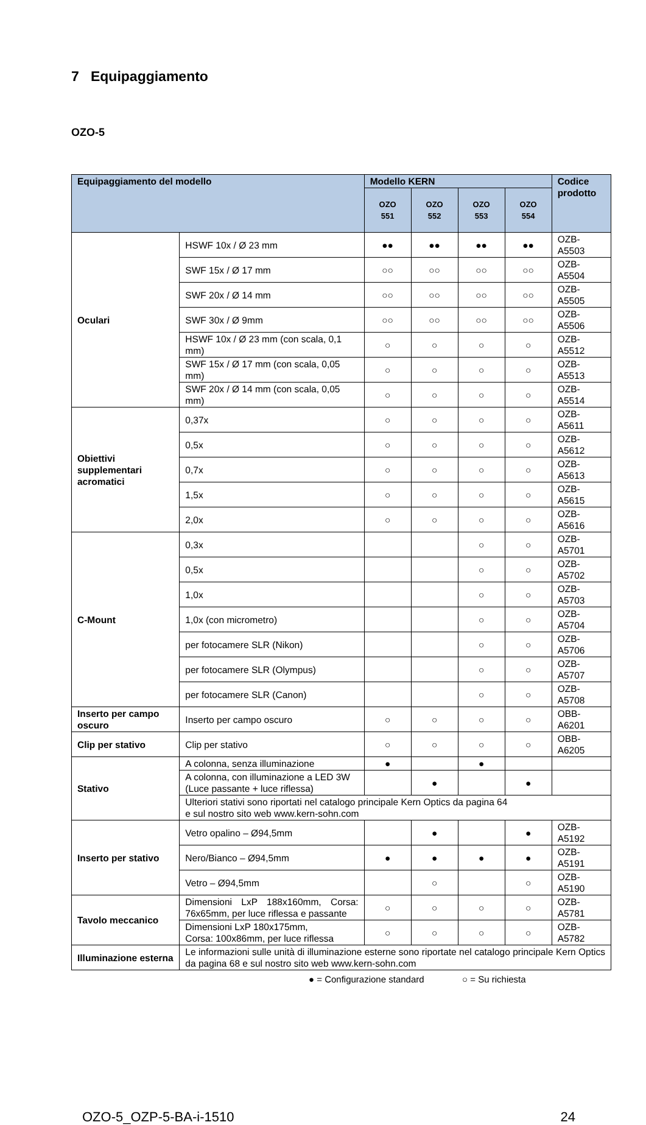7 Equipaggiamento
OZO-5
| Equipaggiamento del modello | | Modello KERN | | | | Codice prodotto |
| --- | --- | --- | --- | --- | --- | --- |
| | | OZO 551 | OZO 552 | OZO 553 | OZO 554 | |
| Oculari | HSWF 10x / Ø 23 mm | ●● | ●● | ●● | ●● | OZB-A5503 |
| | SWF 15x / Ø 17 mm | ○○ | ○○ | ○○ | ○○ | OZB-A5504 |
| | SWF 20x / Ø 14 mm | ○○ | ○○ | ○○ | ○○ | OZB-A5505 |
| | SWF 30x / Ø 9mm | ○○ | ○○ | ○○ | ○○ | OZB-A5506 |
| | HSWF 10x / Ø 23 mm (con scala, 0,1 mm) | ○ | ○ | ○ | ○ | OZB-A5512 |
| | SWF 15x / Ø 17 mm (con scala, 0,05 mm) | ○ | ○ | ○ | ○ | OZB-A5513 |
| | SWF 20x / Ø 14 mm (con scala, 0,05 mm) | ○ | ○ | ○ | ○ | OZB-A5514 |
| Obiettivi supplementari acromatici | 0,37x | ○ | ○ | ○ | ○ | OZB-A5611 |
| | 0,5x | ○ | ○ | ○ | ○ | OZB-A5612 |
| | 0,7x | ○ | ○ | ○ | ○ | OZB-A5613 |
| | 1,5x | ○ | ○ | ○ | ○ | OZB-A5615 |
| | 2,0x | ○ | ○ | ○ | ○ | OZB-A5616 |
| C-Mount | 0,3x | | | ○ | ○ | OZB-A5701 |
| | 0,5x | | | ○ | ○ | OZB-A5702 |
| | 1,0x | | | ○ | ○ | OZB-A5703 |
| | 1,0x (con micrometro) | | | ○ | ○ | OZB-A5704 |
| | per fotocamere SLR (Nikon) | | | ○ | ○ | OZB-A5706 |
| | per fotocamere SLR (Olympus) | | | ○ | ○ | OZB-A5707 |
| | per fotocamere SLR (Canon) | | | ○ | ○ | OZB-A5708 |
| Inserto per campo oscuro | Inserto per campo oscuro | ○ | ○ | ○ | ○ | OBB-A6201 |
| Clip per stativo | Clip per stativo | ○ | ○ | ○ | ○ | OBB-A6205 |
| Stativo | A colonna, senza illuminazione | ● | | ● | | |
| | A colonna, con illuminazione a LED 3W (Luce passante + luce riflessa) | | ● | | ● | |
| | Ulteriori stativi sono riportati nel catalogo principale Kern Optics da pagina 64 e sul nostro sito web www.kern-sohn.com | | | | | |
| Inserto per stativo | Vetro opalino – Ø94,5mm | | ● | | ● | OZB-A5192 |
| | Nero/Bianco – Ø94,5mm | ● | ● | ● | ● | OZB-A5191 |
| | Vetro – Ø94,5mm | | ○ | | ○ | OZB-A5190 |
| Tavolo meccanico | Dimensioni LxP 188x160mm, Corsa: 76x65mm, per luce riflessa e passante | ○ | ○ | ○ | ○ | OZB-A5781 |
| | Dimensioni LxP 180x175mm, Corsa: 100x86mm, per luce riflessa | ○ | ○ | ○ | ○ | OZB-A5782 |
| Illuminazione esterna | Le informazioni sulle unità di illuminazione esterne sono riportate nel catalogo principale Kern Optics da pagina 68 e sul nostro sito web www.kern-sohn.com | | | | | |
● = Configurazione standard ○ = Su richiesta
OZO-5_OZP-5-BA-i-1510 24